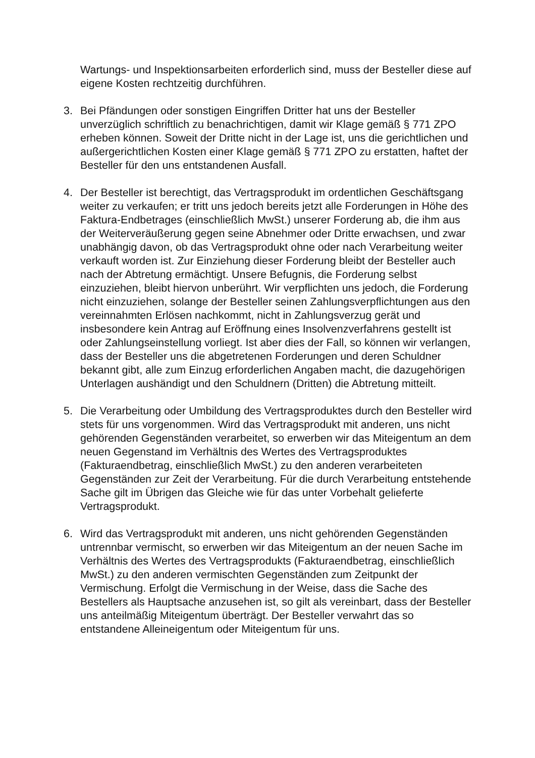Wartungs- und Inspektionsarbeiten erforderlich sind, muss der Besteller diese auf eigene Kosten rechtzeitig durchführen.
3. Bei Pfändungen oder sonstigen Eingriffen Dritter hat uns der Besteller unverzüglich schriftlich zu benachrichtigen, damit wir Klage gemäß § 771 ZPO erheben können. Soweit der Dritte nicht in der Lage ist, uns die gerichtlichen und außergerichtlichen Kosten einer Klage gemäß § 771 ZPO zu erstatten, haftet der Besteller für den uns entstandenen Ausfall.
4. Der Besteller ist berechtigt, das Vertragsprodukt im ordentlichen Geschäftsgang weiter zu verkaufen; er tritt uns jedoch bereits jetzt alle Forderungen in Höhe des Faktura-Endbetrages (einschließlich MwSt.) unserer Forderung ab, die ihm aus der Weiterveräußerung gegen seine Abnehmer oder Dritte erwachsen, und zwar unabhängig davon, ob das Vertragsprodukt ohne oder nach Verarbeitung weiter verkauft worden ist. Zur Einziehung dieser Forderung bleibt der Besteller auch nach der Abtretung ermächtigt. Unsere Befugnis, die Forderung selbst einzuziehen, bleibt hiervon unberührt. Wir verpflichten uns jedoch, die Forderung nicht einzuziehen, solange der Besteller seinen Zahlungsverpflichtungen aus den vereinnahmten Erlösen nachkommt, nicht in Zahlungsverzug gerät und insbesondere kein Antrag auf Eröffnung eines Insolvenzverfahrens gestellt ist oder Zahlungseinstellung vorliegt. Ist aber dies der Fall, so können wir verlangen, dass der Besteller uns die abgetretenen Forderungen und deren Schuldner bekannt gibt, alle zum Einzug erforderlichen Angaben macht, die dazugehörigen Unterlagen aushändigt und den Schuldnern (Dritten) die Abtretung mitteilt.
5. Die Verarbeitung oder Umbildung des Vertragsproduktes durch den Besteller wird stets für uns vorgenommen. Wird das Vertragsprodukt mit anderen, uns nicht gehörenden Gegenständen verarbeitet, so erwerben wir das Miteigentum an dem neuen Gegenstand im Verhältnis des Wertes des Vertragsproduktes (Fakturaendbetrag, einschließlich MwSt.) zu den anderen verarbeiteten Gegenständen zur Zeit der Verarbeitung. Für die durch Verarbeitung entstehende Sache gilt im Übrigen das Gleiche wie für das unter Vorbehalt gelieferte Vertragsprodukt.
6. Wird das Vertragsprodukt mit anderen, uns nicht gehörenden Gegenständen untrennbar vermischt, so erwerben wir das Miteigentum an der neuen Sache im Verhältnis des Wertes des Vertragsprodukts (Fakturaendbetrag, einschließlich MwSt.) zu den anderen vermischten Gegenständen zum Zeitpunkt der Vermischung. Erfolgt die Vermischung in der Weise, dass die Sache des Bestellers als Hauptsache anzusehen ist, so gilt als vereinbart, dass der Besteller uns anteilmäßig Miteigentum überträgt. Der Besteller verwahrt das so entstandene Alleineigentum oder Miteigentum für uns.